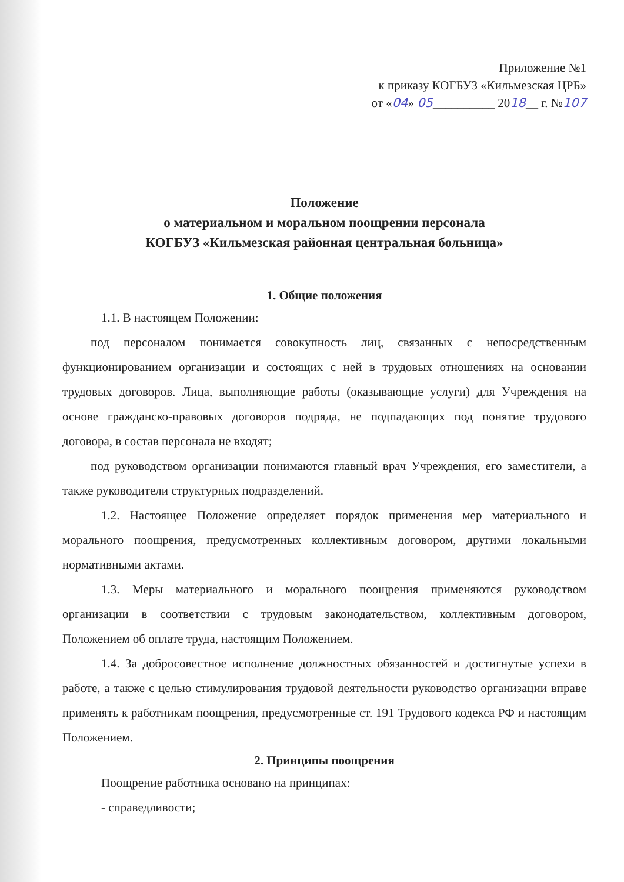Приложение №1
к приказу КОГБУЗ «Кильмезская ЦРБ»
от «04» 05__________ 2018__ г. №107
Положение
о материальном и моральном поощрении персонала
КОГБУЗ «Кильмезская районная центральная больница»
1. Общие положения
1.1. В настоящем Положении:
под персоналом понимается совокупность лиц, связанных с непосредственным функционированием организации и состоящих с ней в трудовых отношениях на основании трудовых договоров. Лица, выполняющие работы (оказывающие услуги) для Учреждения на основе гражданско-правовых договоров подряда, не подпадающих под понятие трудового договора, в состав персонала не входят;
под руководством организации понимаются главный врач Учреждения, его заместители, а также руководители структурных подразделений.
1.2. Настоящее Положение определяет порядок применения мер материального и морального поощрения, предусмотренных коллективным договором, другими локальными нормативными актами.
1.3. Меры материального и морального поощрения применяются руководством организации в соответствии с трудовым законодательством, коллективным договором, Положением об оплате труда, настоящим Положением.
1.4. За добросовестное исполнение должностных обязанностей и достигнутые успехи в работе, а также с целью стимулирования трудовой деятельности руководство организации вправе применять к работникам поощрения, предусмотренные ст. 191 Трудового кодекса РФ и настоящим Положением.
2. Принципы поощрения
Поощрение работника основано на принципах:
- справедливости;